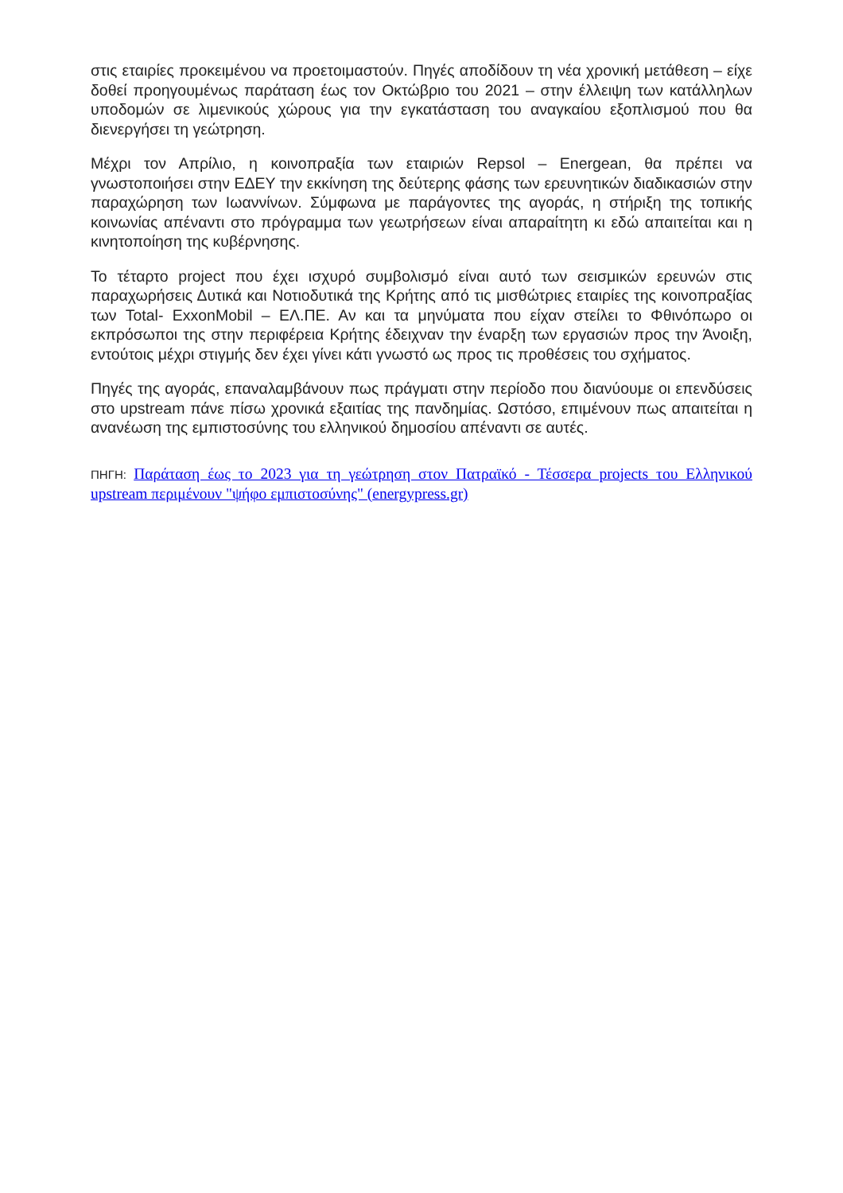στις εταιρίες προκειμένου να προετοιμαστούν. Πηγές αποδίδουν τη νέα χρονική μετάθεση – είχε δοθεί προηγουμένως παράταση έως τον Οκτώβριο του 2021 – στην έλλειψη των κατάλληλων υποδομών σε λιμενικούς χώρους για την εγκατάσταση του αναγκαίου εξοπλισμού που θα διενεργήσει τη γεώτρηση.
Μέχρι τον Απρίλιο, η κοινοπραξία των εταιριών Repsol – Energean, θα πρέπει να γνωστοποιήσει στην ΕΔΕΥ την εκκίνηση της δεύτερης φάσης των ερευνητικών διαδικασιών στην παραχώρηση των Ιωαννίνων. Σύμφωνα με παράγοντες της αγοράς, η στήριξη της τοπικής κοινωνίας απέναντι στο πρόγραμμα των γεωτρήσεων είναι απαραίτητη κι εδώ απαιτείται και η κινητοποίηση της κυβέρνησης.
Το τέταρτο project που έχει ισχυρό συμβολισμό είναι αυτό των σεισμικών ερευνών στις παραχωρήσεις Δυτικά και Νοτιοδυτικά της Κρήτης από τις μισθώτριες εταιρίες της κοινοπραξίας των Total- ExxonMobil – ΕΛ.ΠΕ. Αν και τα μηνύματα που είχαν στείλει το Φθινόπωρο οι εκπρόσωποι της στην περιφέρεια Κρήτης έδειχναν την έναρξη των εργασιών προς την Άνοιξη, εντούτοις μέχρι στιγμής δεν έχει γίνει κάτι γνωστό ως προς τις προθέσεις του σχήματος.
Πηγές της αγοράς, επαναλαμβάνουν πως πράγματι στην περίοδο που διανύουμε οι επενδύσεις στο upstream πάνε πίσω χρονικά εξαιτίας της πανδημίας. Ωστόσο, επιμένουν πως απαιτείται η ανανέωση της εμπιστοσύνης του ελληνικού δημοσίου απέναντι σε αυτές.
ΠΗΓΗ: Παράταση έως το 2023 για τη γεώτρηση στον Πατραϊκό - Τέσσερα projects του Ελληνικού upstream περιμένουν "ψήφο εμπιστοσύνης" (energypress.gr)